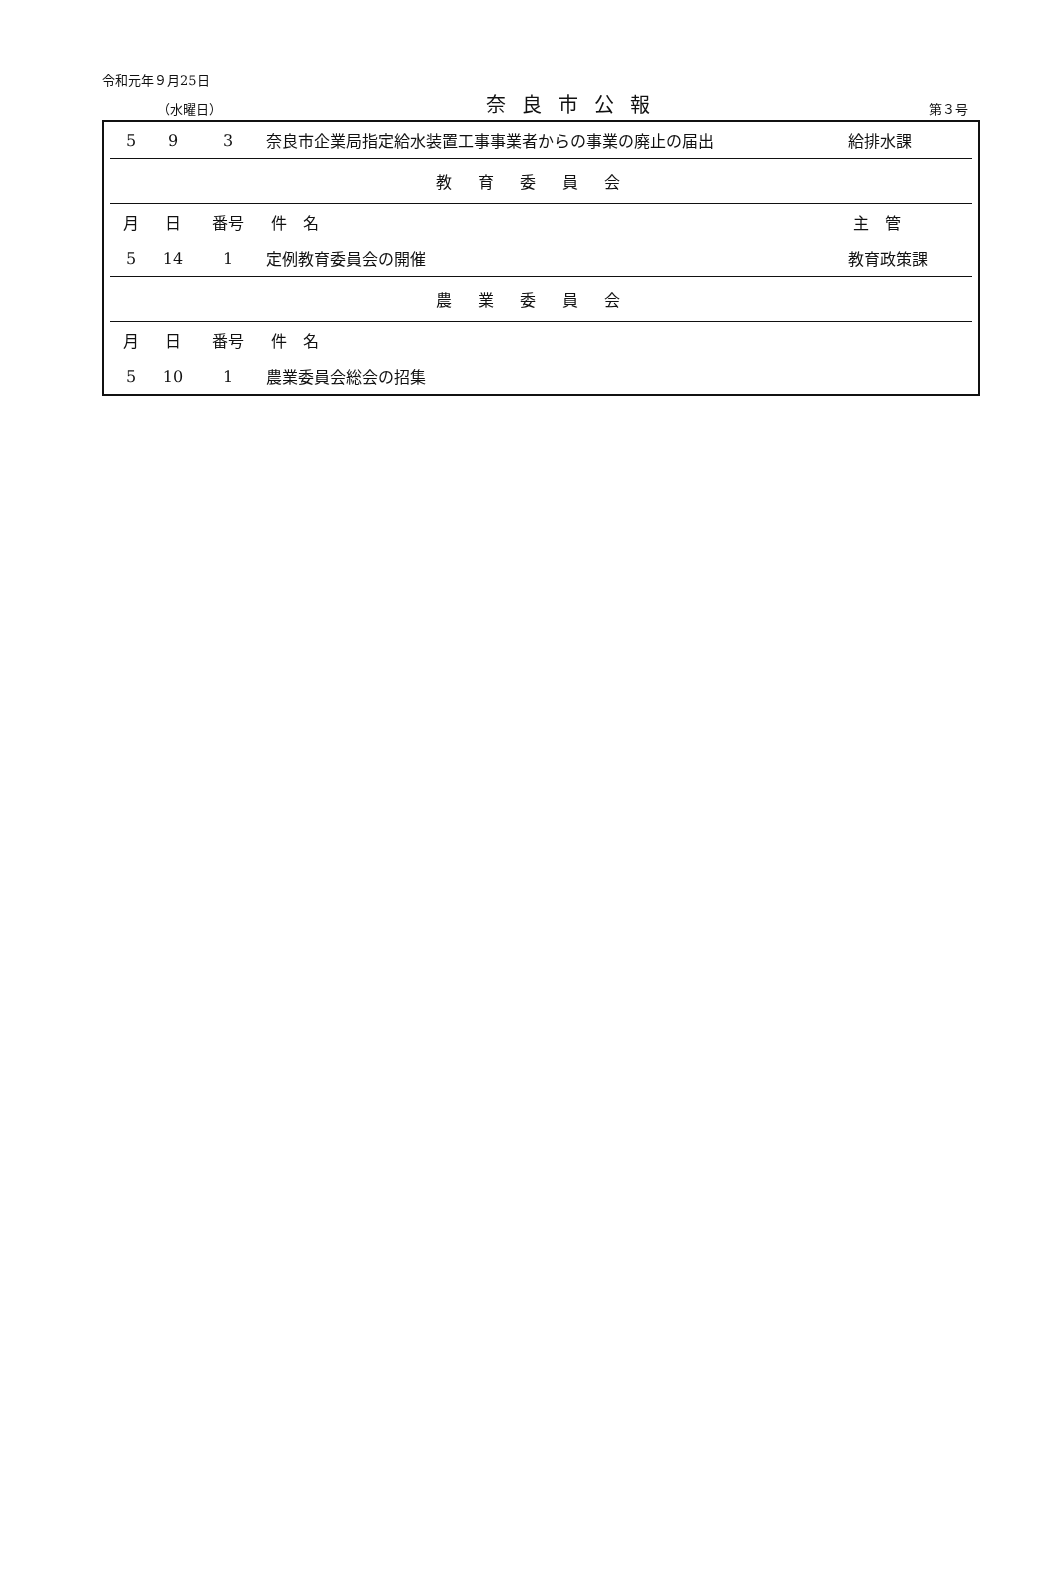令和元年９月25日
（水曜日） 奈良市公報 第３号
| 5 | 9 | 3 | 奈良市企業局指定給水装置工事事業者からの事業の廃止の届出 | 給排水課 |
| 教育委員会 | | | | |
| 月 | 日 | 番号 | 件 名 | 主 管 |
| 5 | 14 | 1 | 定例教育委員会の開催 | 教育政策課 |
| 農業委員会 | | | | |
| 月 | 日 | 番号 | 件 名 | |
| 5 | 10 | 1 | 農業委員会総会の招集 | |